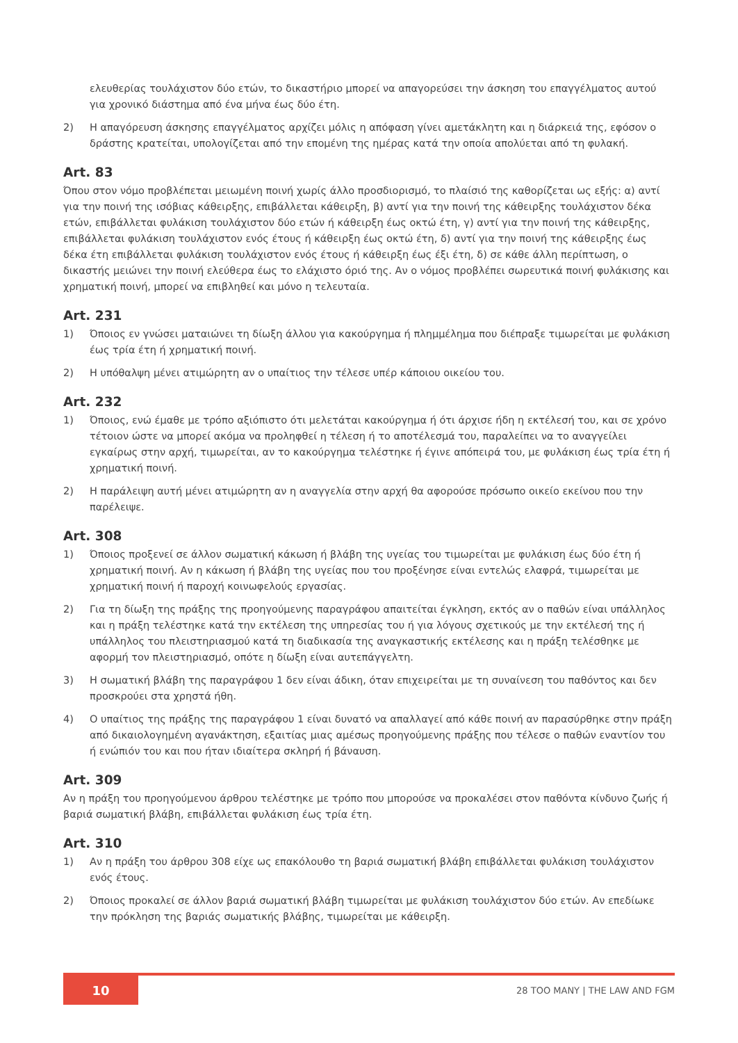ελευθερίας τουλάχιστον δύο ετών, το δικαστήριο μπορεί να απαγορεύσει την άσκηση του επαγγέλματος αυτού για χρονικό διάστημα από ένα μήνα έως δύο έτη.
2) Η απαγόρευση άσκησης επαγγέλματος αρχίζει μόλις η απόφαση γίνει αμετάκλητη και η διάρκειά της, εφόσον ο δράστης κρατείται, υπολογίζεται από την επομένη της ημέρας κατά την οποία απολύεται από τη φυλακή.
Art. 83
Όπου στον νόμο προβλέπεται μειωμένη ποινή χωρίς άλλο προσδιορισμό, το πλαίσιό της καθορίζεται ως εξής: α) αντί για την ποινή της ισόβιας κάθειρξης, επιβάλλεται κάθειρξη, β) αντί για την ποινή της κάθειρξης τουλάχιστον δέκα ετών, επιβάλλεται φυλάκιση τουλάχιστον δύο ετών ή κάθειρξη έως οκτώ έτη, γ) αντί για την ποινή της κάθειρξης, επιβάλλεται φυλάκιση τουλάχιστον ενός έτους ή κάθειρξη έως οκτώ έτη, δ) αντί για την ποινή της κάθειρξης έως δέκα έτη επιβάλλεται φυλάκιση τουλάχιστον ενός έτους ή κάθειρξη έως έξι έτη, δ) σε κάθε άλλη περίπτωση, ο δικαστής μειώνει την ποινή ελεύθερα έως το ελάχιστο όριό της. Αν ο νόμος προβλέπει σωρευτικά ποινή φυλάκισης και χρηματική ποινή, μπορεί να επιβληθεί και μόνο η τελευταία.
Art. 231
1) Όποιος εν γνώσει ματαιώνει τη δίωξη άλλου για κακούργημα ή πλημμέλημα που διέπραξε τιμωρείται με φυλάκιση έως τρία έτη ή χρηματική ποινή.
2) Η υπόθαλψη μένει ατιμώρητη αν ο υπαίτιος την τέλεσε υπέρ κάποιου οικείου του.
Art. 232
1) Όποιος, ενώ έμαθε με τρόπο αξιόπιστο ότι μελετάται κακούργημα ή ότι άρχισε ήδη η εκτέλεσή του, και σε χρόνο τέτοιον ώστε να μπορεί ακόμα να προληφθεί η τέλεση ή το αποτέλεσμά του, παραλείπει να το αναγγείλει εγκαίρως στην αρχή, τιμωρείται, αν το κακούργημα τελέστηκε ή έγινε απόπειρά του, με φυλάκιση έως τρία έτη ή χρηματική ποινή.
2) Η παράλειψη αυτή μένει ατιμώρητη αν η αναγγελία στην αρχή θα αφορούσε πρόσωπο οικείο εκείνου που την παρέλειψε.
Art. 308
1) Όποιος προξενεί σε άλλον σωματική κάκωση ή βλάβη της υγείας του τιμωρείται με φυλάκιση έως δύο έτη ή χρηματική ποινή. Αν η κάκωση ή βλάβη της υγείας που του προξένησε είναι εντελώς ελαφρά, τιμωρείται με χρηματική ποινή ή παροχή κοινωφελούς εργασίας.
2) Για τη δίωξη της πράξης της προηγούμενης παραγράφου απαιτείται έγκληση, εκτός αν ο παθών είναι υπάλληλος και η πράξη τελέστηκε κατά την εκτέλεση της υπηρεσίας του ή για λόγους σχετικούς με την εκτέλεσή της ή υπάλληλος του πλειστηριασμού κατά τη διαδικασία της αναγκαστικής εκτέλεσης και η πράξη τελέσθηκε με αφορμή τον πλειστηριασμό, οπότε η δίωξη είναι αυτεπάγγελτη.
3) Η σωματική βλάβη της παραγράφου 1 δεν είναι άδικη, όταν επιχειρείται με τη συναίνεση του παθόντος και δεν προσκρούει στα χρηστά ήθη.
4) Ο υπαίτιος της πράξης της παραγράφου 1 είναι δυνατό να απαλλαγεί από κάθε ποινή αν παρασύρθηκε στην πράξη από δικαιολογημένη αγανάκτηση, εξαιτίας μιας αμέσως προηγούμενης πράξης που τέλεσε ο παθών εναντίον του ή ενώπιόν του και που ήταν ιδιαίτερα σκληρή ή βάναυση.
Art. 309
Αν η πράξη του προηγούμενου άρθρου τελέστηκε με τρόπο που μπορούσε να προκαλέσει στον παθόντα κίνδυνο ζωής ή βαριά σωματική βλάβη, επιβάλλεται φυλάκιση έως τρία έτη.
Art. 310
1) Αν η πράξη του άρθρου 308 είχε ως επακόλουθο τη βαριά σωματική βλάβη επιβάλλεται φυλάκιση τουλάχιστον ενός έτους.
2) Όποιος προκαλεί σε άλλον βαριά σωματική βλάβη τιμωρείται με φυλάκιση τουλάχιστον δύο ετών. Αν επεδίωκε την πρόκληση της βαριάς σωματικής βλάβης, τιμωρείται με κάθειρξη.
10
28 TOO MANY | THE LAW AND FGM